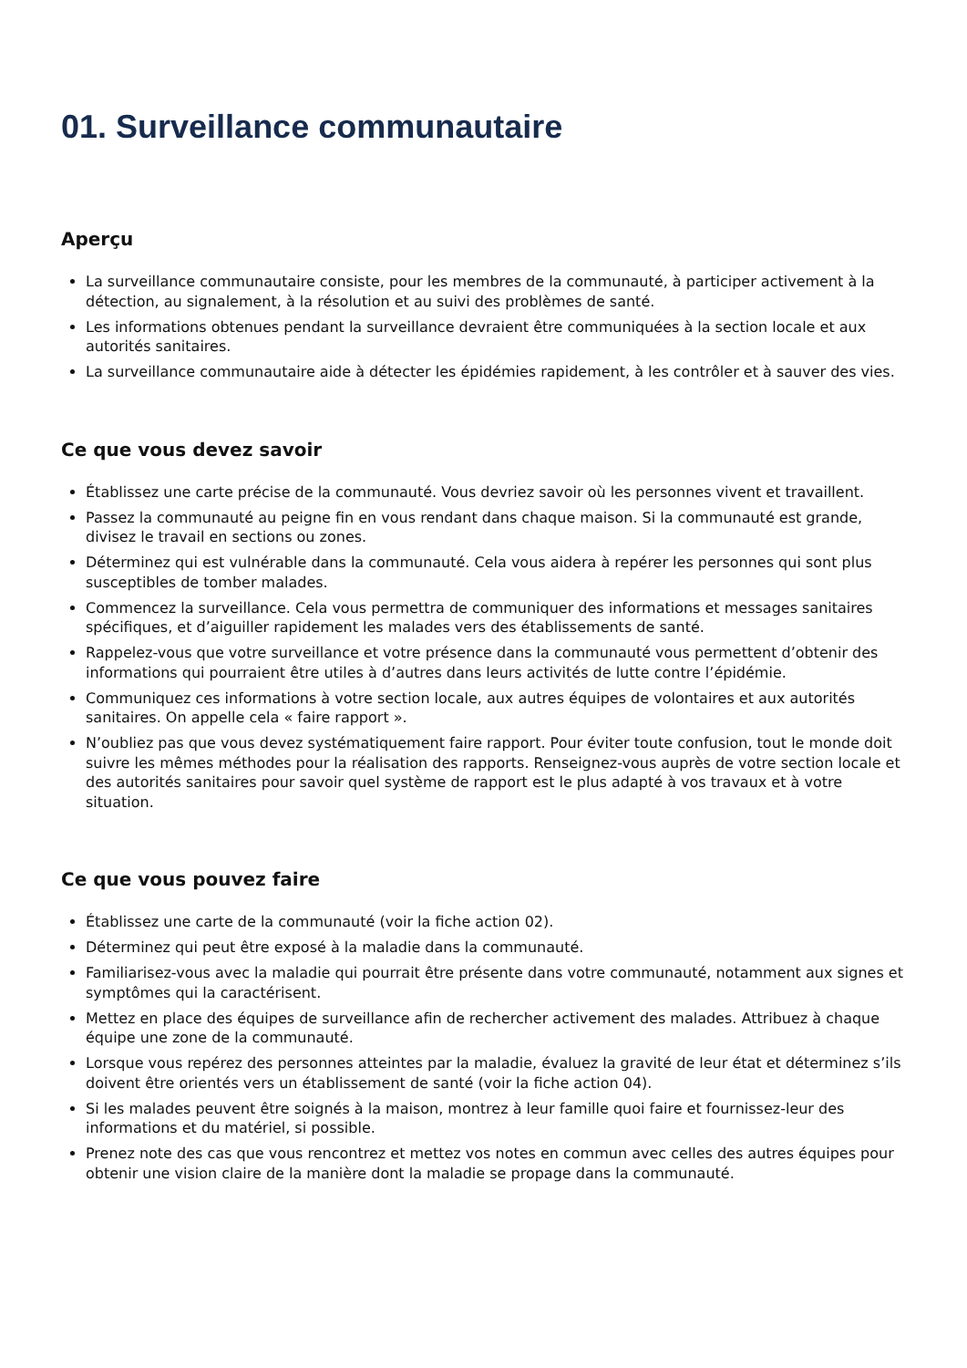01. Surveillance communautaire
Aperçu
La surveillance communautaire consiste, pour les membres de la communauté, à participer activement à la détection, au signalement, à la résolution et au suivi des problèmes de santé.
Les informations obtenues pendant la surveillance devraient être communiquées à la section locale et aux autorités sanitaires.
La surveillance communautaire aide à détecter les épidémies rapidement, à les contrôler et à sauver des vies.
Ce que vous devez savoir
Établissez une carte précise de la communauté. Vous devriez savoir où les personnes vivent et travaillent.
Passez la communauté au peigne fin en vous rendant dans chaque maison. Si la communauté est grande, divisez le travail en sections ou zones.
Déterminez qui est vulnérable dans la communauté. Cela vous aidera à repérer les personnes qui sont plus susceptibles de tomber malades.
Commencez la surveillance. Cela vous permettra de communiquer des informations et messages sanitaires spécifiques, et d’aiguiller rapidement les malades vers des établissements de santé.
Rappelez-vous que votre surveillance et votre présence dans la communauté vous permettent d’obtenir des informations qui pourraient être utiles à d’autres dans leurs activités de lutte contre l’épidémie.
Communiquez ces informations à votre section locale, aux autres équipes de volontaires et aux autorités sanitaires. On appelle cela « faire rapport ».
N’oubliez pas que vous devez systématiquement faire rapport. Pour éviter toute confusion, tout le monde doit suivre les mêmes méthodes pour la réalisation des rapports. Renseignez-vous auprès de votre section locale et des autorités sanitaires pour savoir quel système de rapport est le plus adapté à vos travaux et à votre situation.
Ce que vous pouvez faire
Établissez une carte de la communauté (voir la fiche action 02).
Déterminez qui peut être exposé à la maladie dans la communauté.
Familiarisez-vous avec la maladie qui pourrait être présente dans votre communauté, notamment aux signes et symptômes qui la caractérisent.
Mettez en place des équipes de surveillance afin de rechercher activement des malades. Attribuez à chaque équipe une zone de la communauté.
Lorsque vous repérez des personnes atteintes par la maladie, évaluez la gravité de leur état et déterminez s’ils doivent être orientés vers un établissement de santé (voir la fiche action 04).
Si les malades peuvent être soignés à la maison, montrez à leur famille quoi faire et fournissez-leur des informations et du matériel, si possible.
Prenez note des cas que vous rencontrez et mettez vos notes en commun avec celles des autres équipes pour obtenir une vision claire de la manière dont la maladie se propage dans la communauté.